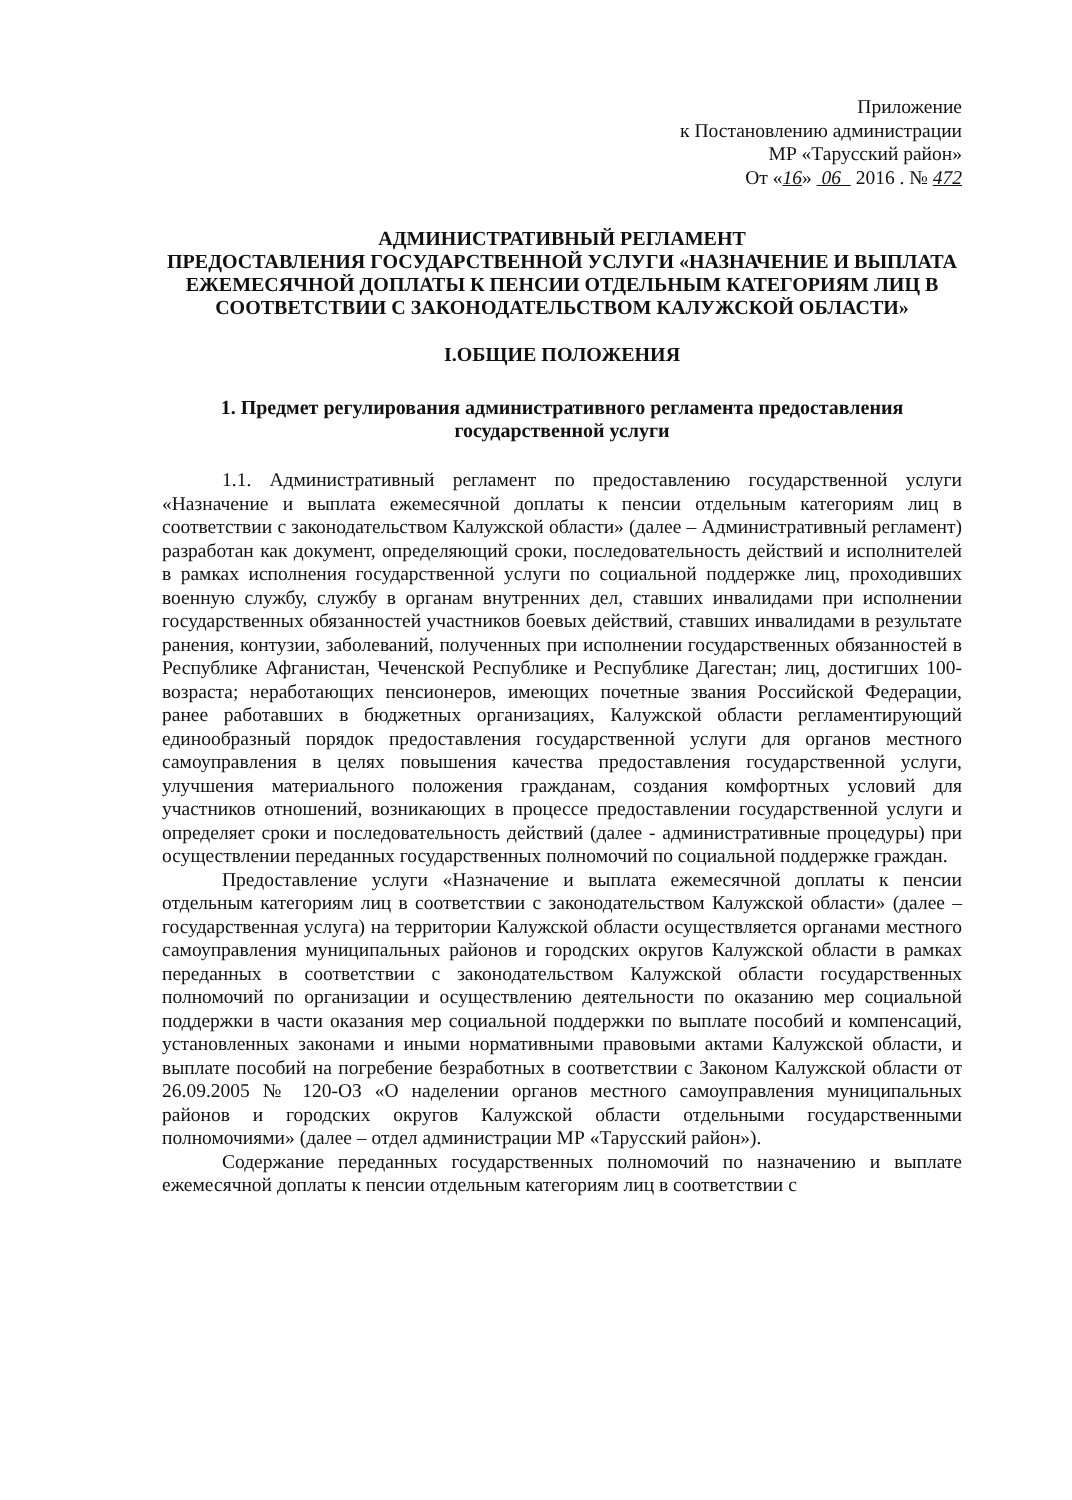Приложение
к Постановлению администрации
МР «Тарусский район»
От «16» 06 2016 . № 472
АДМИНИСТРАТИВНЫЙ РЕГЛАМЕНТ
ПРЕДОСТАВЛЕНИЯ ГОСУДАРСТВЕННОЙ УСЛУГИ «НАЗНАЧЕНИЕ И ВЫПЛАТА ЕЖЕМЕСЯЧНОЙ ДОПЛАТЫ К ПЕНСИИ ОТДЕЛЬНЫМ КАТЕГОРИЯМ ЛИЦ В СООТВЕТСТВИИ С ЗАКОНОДАТЕЛЬСТВОМ КАЛУЖСКОЙ ОБЛАСТИ»
I.ОБЩИЕ ПОЛОЖЕНИЯ
1. Предмет регулирования административного регламента предоставления государственной услуги
1.1. Административный регламент по предоставлению государственной услуги «Назначение и выплата ежемесячной доплаты к пенсии отдельным категориям лиц в соответствии с законодательством Калужской области» (далее – Административный регламент) разработан как документ, определяющий сроки, последовательность действий и исполнителей в рамках исполнения государственной услуги по социальной поддержке лиц, проходивших военную службу, службу в органам внутренних дел, ставших инвалидами при исполнении государственных обязанностей участников боевых действий, ставших инвалидами в результате ранения, контузии, заболеваний, полученных при исполнении государственных обязанностей в Республике Афганистан, Чеченской Республике и Республике Дагестан; лиц, достигших 100-возраста; неработающих пенсионеров, имеющих почетные звания Российской Федерации, ранее работавших в бюджетных организациях, Калужской области регламентирующий единообразный порядок предоставления государственной услуги для органов местного самоуправления в целях повышения качества предоставления государственной услуги, улучшения материального положения гражданам, создания комфортных условий для участников отношений, возникающих в процессе предоставлении государственной услуги и определяет сроки и последовательность действий (далее - административные процедуры) при осуществлении переданных государственных полномочий по социальной поддержке граждан.
Предоставление услуги «Назначение и выплата ежемесячной доплаты к пенсии отдельным категориям лиц в соответствии с законодательством Калужской области» (далее – государственная услуга) на территории Калужской области осуществляется органами местного самоуправления муниципальных районов и городских округов Калужской области в рамках переданных в соответствии с законодательством Калужской области государственных полномочий по организации и осуществлению деятельности по оказанию мер социальной поддержки в части оказания мер социальной поддержки по выплате пособий и компенсаций, установленных законами и иными нормативными правовыми актами Калужской области, и выплате пособий на погребение безработных в соответствии с Законом Калужской области от 26.09.2005 № 120-ОЗ «О наделении органов местного самоуправления муниципальных районов и городских округов Калужской области отдельными государственными полномочиями» (далее – отдел администрации МР «Тарусский район»).
Содержание переданных государственных полномочий по назначению и выплате ежемесячной доплаты к пенсии отдельным категориям лиц в соответствии с